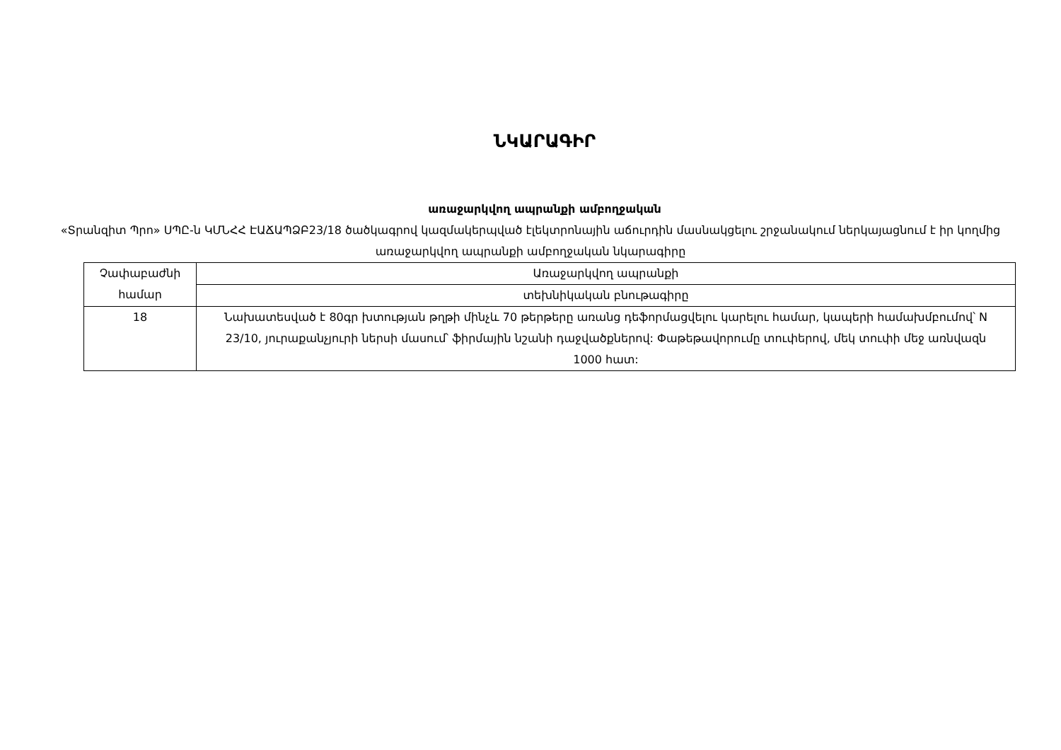ՆԿԱՐԱԳԻՐ
առաջարկվող ապրանքի ամբողջական
«Տրանզիտ Պրո» ՍՊԸ-ն ԿՄՆՀՀ ԷԱՃԱՊՁԲ23/18 ծածկագրով կազմակերպված էլեկտրոնային աճուրդին մասնակցելու շրջանակում ներկայացնում է իր կողմից առաջարկվող ապրանքի ամբողջական նկարագիրը
| Չափաբաժնի համար | Առաջարկվող ապրանքի |
| | տեխնիկական բնութագիրը |
| 18 | Նախատեսված է 80գր խտության թղթի մինչև 70 թերթերը առանց դեֆորմացվելու կարելու համար, կապերի համախմբումով՝ N 23/10, յուրաքանչյուրի ներսի մասում՝ ֆիրմային նշանի դաջվածքներով: Փաթեթավորումը տուփերով, մեկ տուփի մեջ առնվազն 1000 հատ: |